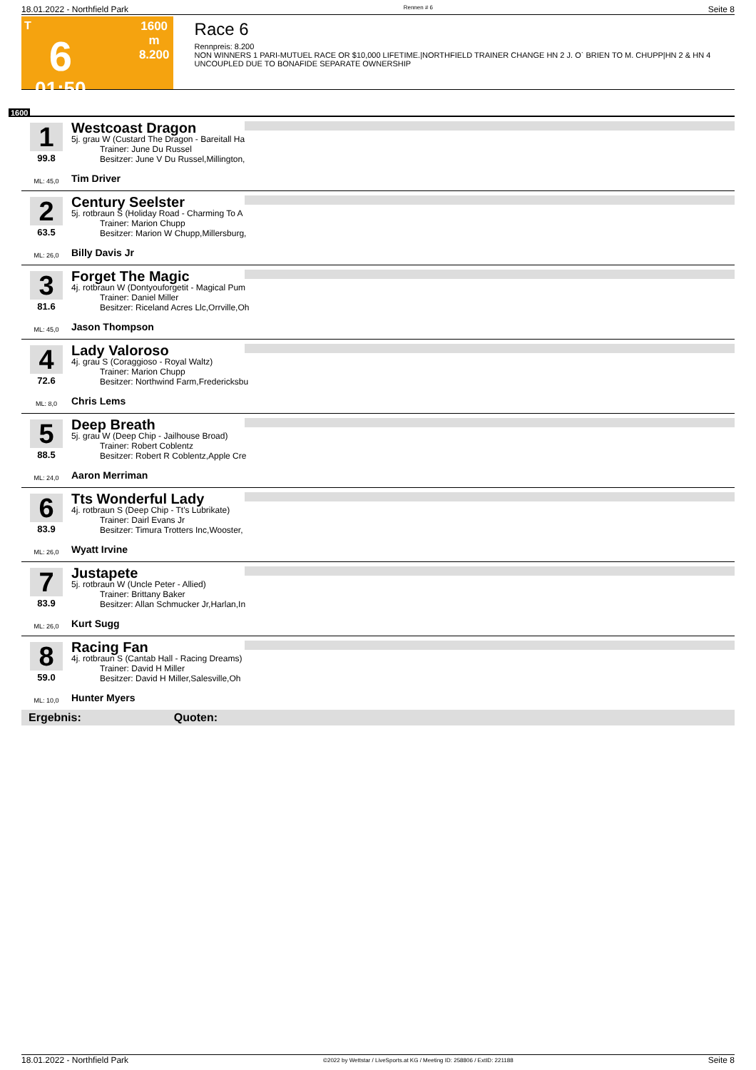18.01.2022 - Northfield Park Rennen # 6 Seite 8
T
6
01:50
1600 m
8.200
Race 6
Rennpreis: 8.200
NON WINNERS 1 PARI-MUTUEL RACE OR $10,000 LIFETIME.|NORTHFIELD TRAINER CHANGE HN 2 J. O` BRIEN TO M. CHUPP|HN 2 & HN 4 UNCOUPLED DUE TO BONAFIDE SEPARATE OWNERSHIP
1600
1
99.8
ML: 45,0
Westcoast Dragon
5j. grau W (Custard The Dragon - Bareitall Ha
Trainer: June Du Russel
Besitzer: June V Du Russel,Millington,
Tim Driver
2
63.5
ML: 26,0
Century Seelster
5j. rotbraun S (Holiday Road - Charming To A
Trainer: Marion Chupp
Besitzer: Marion W Chupp,Millersburg,
Billy Davis Jr
3
81.6
ML: 45,0
Forget The Magic
4j. rotbraun W (Dontyouforgetit - Magical Pum
Trainer: Daniel Miller
Besitzer: Riceland Acres Llc,Orrville,Oh
Jason Thompson
4
72.6
ML: 8,0
Lady Valoroso
4j. grau S (Coraggioso - Royal Waltz)
Trainer: Marion Chupp
Besitzer: Northwind Farm,Fredericksbu
Chris Lems
5
88.5
ML: 24,0
Deep Breath
5j. grau W (Deep Chip - Jailhouse Broad)
Trainer: Robert Coblentz
Besitzer: Robert R Coblentz,Apple Cre
Aaron Merriman
6
83.9
ML: 26,0
Tts Wonderful Lady
4j. rotbraun S (Deep Chip - Tt's Lubrikate)
Trainer: Dairl Evans Jr
Besitzer: Timura Trotters Inc,Wooster,
Wyatt Irvine
7
83.9
ML: 26,0
Justapete
5j. rotbraun W (Uncle Peter - Allied)
Trainer: Brittany Baker
Besitzer: Allan Schmucker Jr,Harlan,In
Kurt Sugg
8
59.0
ML: 10,0
Racing Fan
4j. rotbraun S (Cantab Hall - Racing Dreams)
Trainer: David H Miller
Besitzer: David H Miller,Salesville,Oh
Hunter Myers
Ergebnis: Quoten:
18.01.2022 - Northfield Park ©2022 by Wettstar / LiveSports.at KG / Meeting ID: 258806 / ExtID: 221188 Seite 8